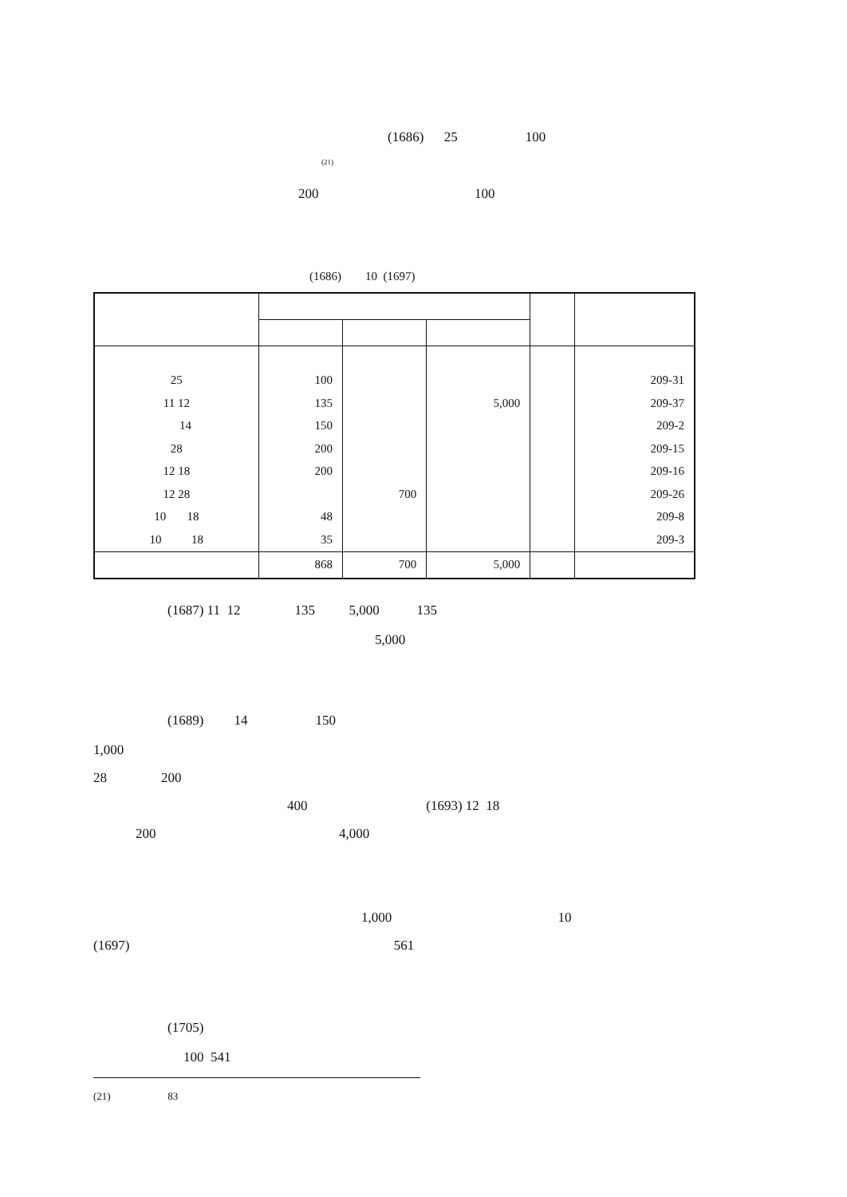(1686) 25 100
(21)
200 100
(1686) 10 (1697)
| 25 | 100 | | | | 209-31 |
| 11 12 | 135 | | 5,000 | | 209-37 |
| 14 | 150 | | | | 209-2 |
| 28 | 200 | | | | 209-15 |
| 12 18 | 200 | | | | 209-16 |
| 12 28 | | 700 | | | 209-26 |
| 10 18 | 48 | | | | 209-8 |
| 10 18 | 35 | | | | 209-3 |
| | 868 | 700 | 5,000 | | |
(1687) 11 12 135 5,000 135
5,000
(1689) 14 150
1,000
28 200
400 (1693) 12 18
200 4,000
1,000 10
(1697) 561
(1705)
100 541
(21) 83